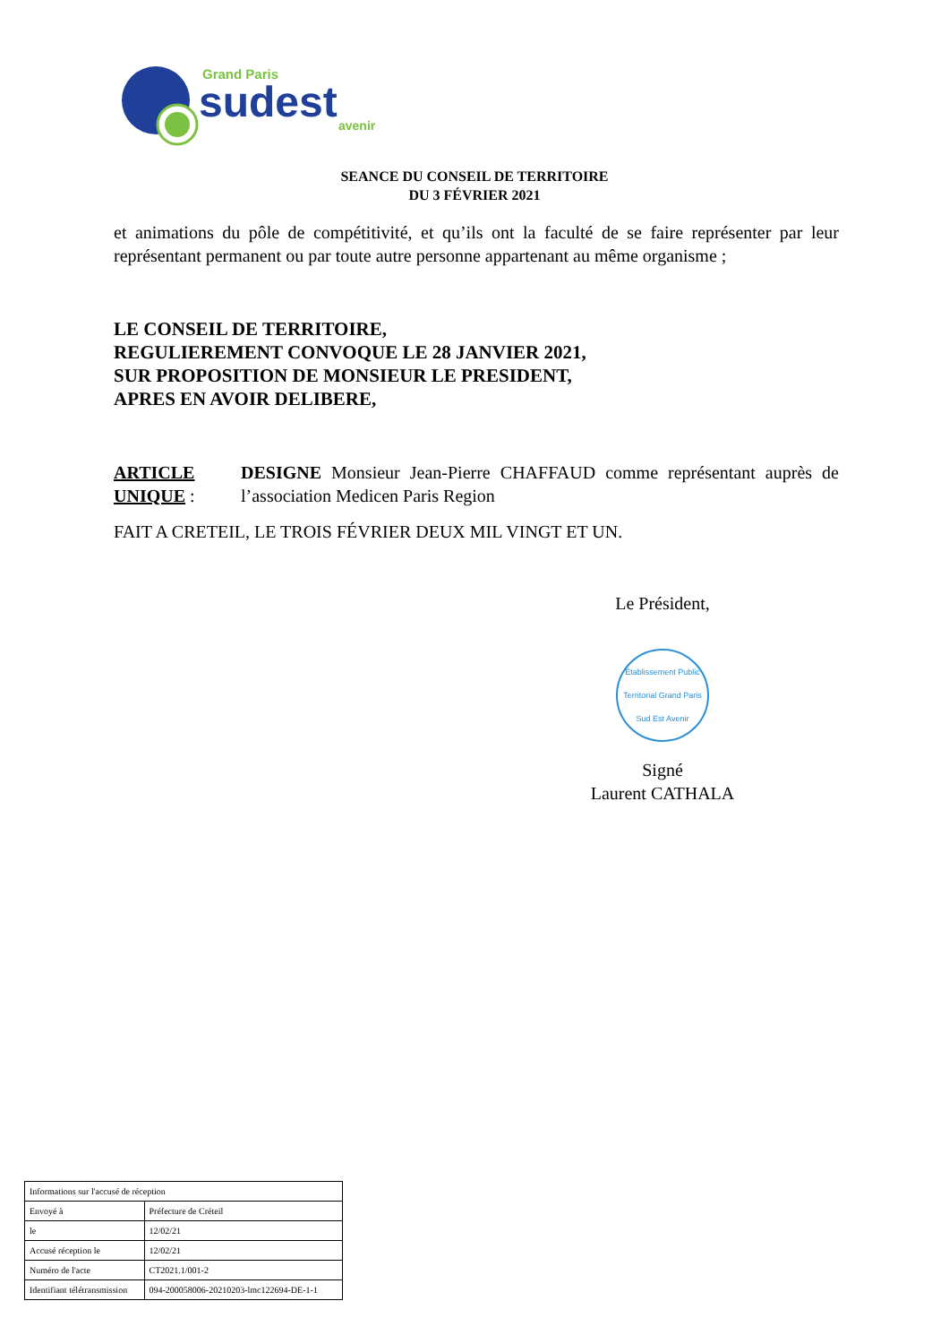Grand Paris
sudest
avenir
SEANCE DU CONSEIL DE TERRITOIRE
DU 3 FÉVRIER 2021
et animations du pôle de compétitivité, et qu’ils ont la faculté de se faire représenter par leur représentant permanent ou par toute autre personne appartenant au même organisme ;
LE CONSEIL DE TERRITOIRE,
REGULIEREMENT CONVOQUE LE 28 JANVIER 2021,
SUR PROPOSITION DE MONSIEUR LE PRESIDENT,
APRES EN AVOIR DELIBERE,
ARTICLE UNIQUE :
DESIGNE Monsieur Jean-Pierre CHAFFAUD comme représentant auprès de l’association Medicen Paris Region
FAIT A CRETEIL, LE TROIS FÉVRIER DEUX MIL VINGT ET UN.
Le Président,
Établissement Public Territorial Grand Paris Sud Est Avenir
Signé
Laurent CATHALA
| Informations sur l'accusé de réception | |
| Envoyé à | Préfecture de Créteil |
| le | 12/02/21 |
| Accusé réception le | 12/02/21 |
| Numéro de l'acte | CT2021.1/001-2 |
| Identifiant télétransmission | 094-200058006-20210203-lmc122694-DE-1-1 |